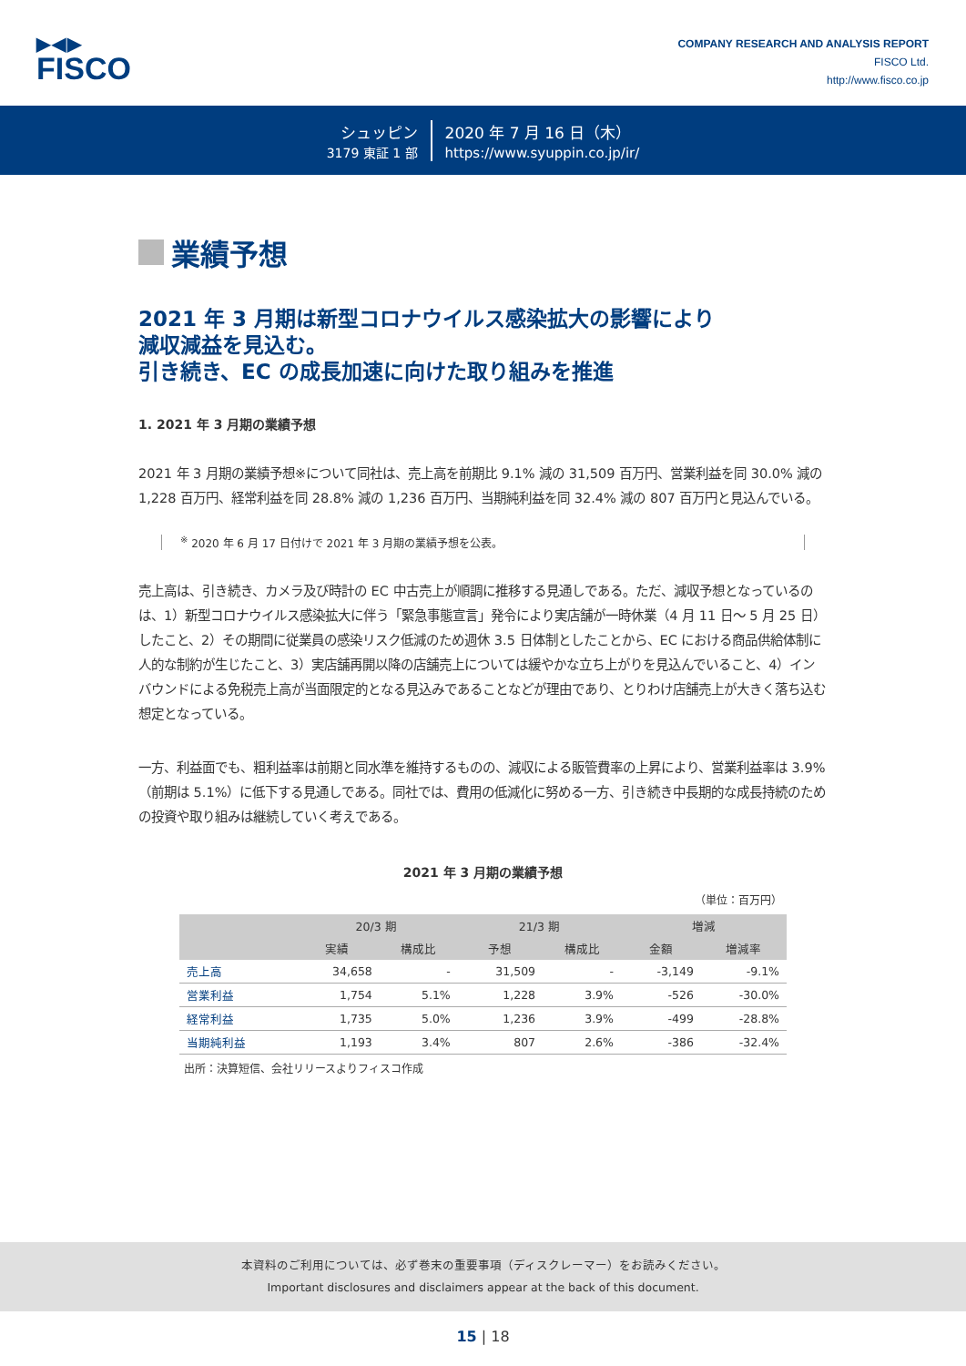▶◀▶
FISCO
COMPANY RESEARCH AND ANALYSIS REPORT
FISCO Ltd.
http://www.fisco.co.jp
シュッピン
3179 東証 1 部
2020 年 7 月 16 日（木）
https://www.syuppin.co.jp/ir/
業績予想
2021 年 3 月期は新型コロナウイルス感染拡大の影響により
減収減益を見込む。
引き続き、EC の成長加速に向けた取り組みを推進
1. 2021 年 3 月期の業績予想
2021 年 3 月期の業績予想※について同社は、売上高を前期比 9.1% 減の 31,509 百万円、営業利益を同 30.0% 減の 1,228 百万円、経常利益を同 28.8% 減の 1,236 百万円、当期純利益を同 32.4% 減の 807 百万円と見込んでいる。
<sup>※</sup> 2020 年 6 月 17 日付けで 2021 年 3 月期の業績予想を公表。
売上高は、引き続き、カメラ及び時計の EC 中古売上が順調に推移する見通しである。ただ、減収予想となっているのは、1）新型コロナウイルス感染拡大に伴う「緊急事態宣言」発令により実店舗が一時休業（4 月 11 日～ 5 月 25 日）したこと、2）その期間に従業員の感染リスク低減のため週休 3.5 日体制としたことから、EC における商品供給体制に人的な制約が生じたこと、3）実店舗再開以降の店舗売上については緩やかな立ち上がりを見込んでいること、4）インバウンドによる免税売上高が当面限定的となる見込みであることなどが理由であり、とりわけ店舗売上が大きく落ち込む想定となっている。
一方、利益面でも、粗利益率は前期と同水準を維持するものの、減収による販管費率の上昇により、営業利益率は 3.9%（前期は 5.1%）に低下する見通しである。同社では、費用の低減化に努める一方、引き続き中長期的な成長持続のための投資や取り組みは継続していく考えである。
2021 年 3 月期の業績予想
（単位：百万円）
| | 20/3 期 | | 21/3 期 | | 増減 | |
| --- | --- | --- | --- | --- | --- | --- |
| | 実績 | 構成比 | 予想 | 構成比 | 金額 | 増減率 |
| 売上高 | 34,658 | - | 31,509 | - | -3,149 | -9.1% |
| 営業利益 | 1,754 | 5.1% | 1,228 | 3.9% | -526 | -30.0% |
| 経常利益 | 1,735 | 5.0% | 1,236 | 3.9% | -499 | -28.8% |
| 当期純利益 | 1,193 | 3.4% | 807 | 2.6% | -386 | -32.4% |
出所：決算短信、会社リリースよりフィスコ作成
本資料のご利用については、必ず巻末の重要事項（ディスクレーマー）をお読みください。
Important disclosures and disclaimers appear at the back of this document.
15 | 18